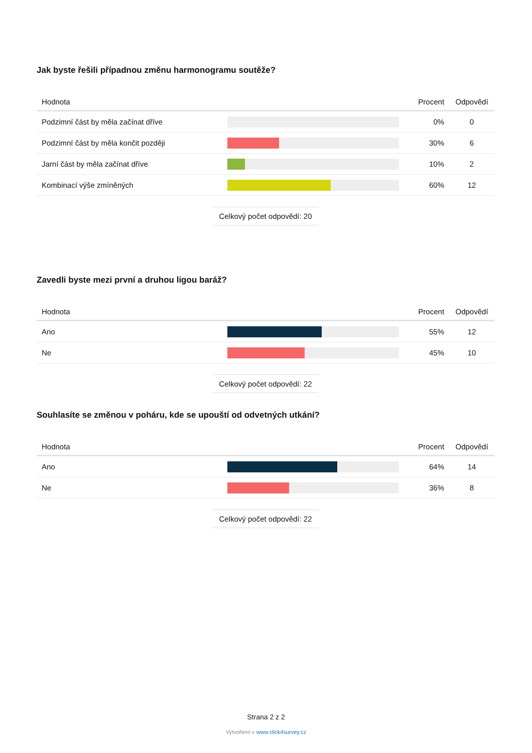Jak byste řešili případnou změnu harmonogramu soutěže?
| Hodnota | | Procent | Odpovědí |
| --- | --- | --- | --- |
| Podzimní část by měla začínat dříve | | 0% | 0 |
| Podzimní část by měla končit později | | 30% | 6 |
| Jarní část by měla začínat dříve | | 10% | 2 |
| Kombinací výše zmíněných | | 60% | 12 |
Celkový počet odpovědí: 20
Zavedli byste mezi první a druhou ligou baráž?
| Hodnota | | Procent | Odpovědí |
| --- | --- | --- | --- |
| Ano | | 55% | 12 |
| Ne | | 45% | 10 |
Celkový počet odpovědí: 22
Souhlasíte se změnou v poháru, kde se upouští od odvetných utkání?
| Hodnota | | Procent | Odpovědí |
| --- | --- | --- | --- |
| Ano | | 64% | 14 |
| Ne | | 36% | 8 |
Celkový počet odpovědí: 22
Strana 2 z 2
Vytvořeno v www.click4survey.cz